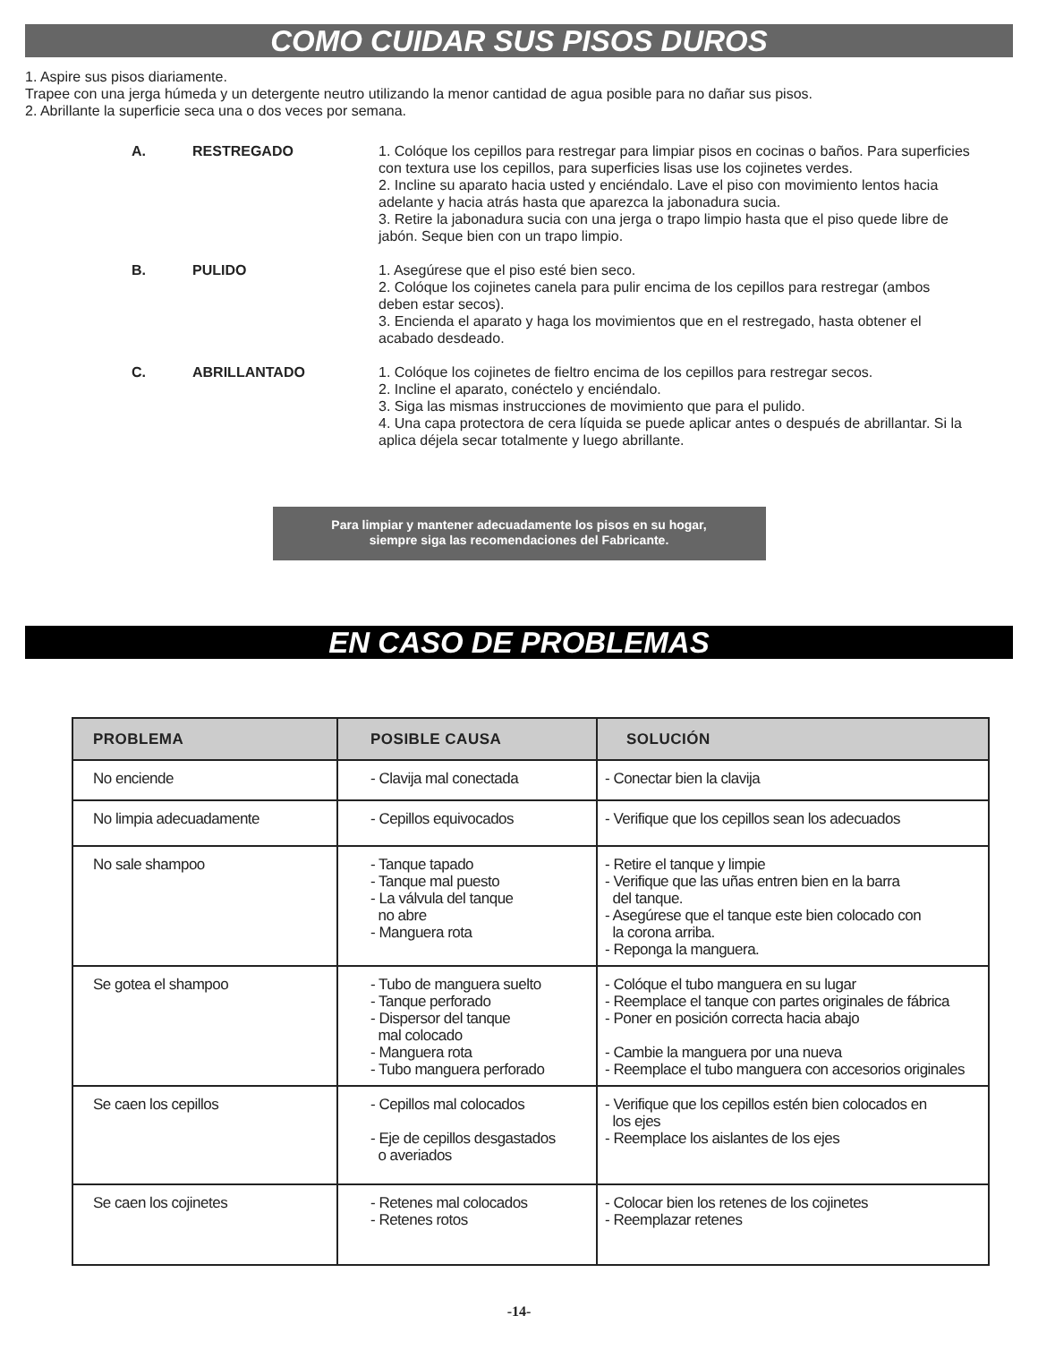COMO CUIDAR SUS PISOS DUROS
1. Aspire sus pisos diariamente.
Trapee con una jerga húmeda y un detergente neutro utilizando la menor cantidad de agua posible para no dañar sus pisos.
2. Abrillante la superficie seca una o dos veces por semana.
| A. | RESTREGADO | 1. Colóque los cepillos para restregar para limpiar pisos en cocinas o baños. Para superficies con textura use los cepillos, para superficies lisas use los cojinetes verdes. 2. Incline su aparato hacia usted y enciéndalo. Lave el piso con movimiento lentos hacia adelante y hacia atrás hasta que aparezca la jabonadura sucia. 3. Retire la jabonadura sucia con una jerga o trapo limpio hasta que el piso quede libre de jabón. Seque bien con un trapo limpio. |
| B. | PULIDO | 1. Asegúrese que el piso esté bien seco. 2. Colóque los cojinetes canela para pulir encima de los cepillos para restregar (ambos deben estar secos). 3. Encienda el aparato y haga los movimientos que en el restregado, hasta obtener el acabado desdeado. |
| C. | ABRILLANTADO | 1. Colóque los cojinetes de fieltro encima de los cepillos para restregar secos. 2. Incline el aparato, conéctelo y enciéndalo. 3. Siga las mismas instrucciones de movimiento que para el pulido. 4. Una capa protectora de cera líquida se puede aplicar antes o después de abrillantar. Si la aplica déjela secar totalmente y luego abrillante. |
Para limpiar y mantener adecuadamente los pisos en su hogar,
siempre siga las recomendaciones del Fabricante.
EN CASO DE PROBLEMAS
| PROBLEMA | POSIBLE CAUSA | SOLUCIÓN |
| --- | --- | --- |
| No enciende | - Clavija mal conectada | - Conectar bien la clavija |
| No limpia adecuadamente | - Cepillos equivocados | - Verifique que los cepillos sean los adecuados |
| No sale shampoo | - Tanque tapado - Tanque mal puesto - La válvula del tanque no abre - Manguera rota | - Retire el tanque y limpie - Verifique que las uñas entren bien en la barra del tanque. - Asegúrese que el tanque este bien colocado con la corona arriba. - Reponga la manguera. |
| Se gotea el shampoo | - Tubo de manguera suelto - Tanque perforado - Dispersor del tanque mal colocado - Manguera rota - Tubo manguera perforado | - Colóque el tubo manguera en su lugar - Reemplace el tanque con partes originales de fábrica - Poner en posición correcta hacia abajo - Cambie la manguera por una nueva - Reemplace el tubo manguera con accesorios originales |
| Se caen los cepillos | - Cepillos mal colocados - Eje de cepillos desgastados o averiados | - Verifique que los cepillos estén bien colocados en los ejes - Reemplace los aislantes de los ejes |
| Se caen los cojinetes | - Retenes mal colocados - Retenes rotos | - Colocar bien los retenes de los cojinetes - Reemplazar retenes |
-14-